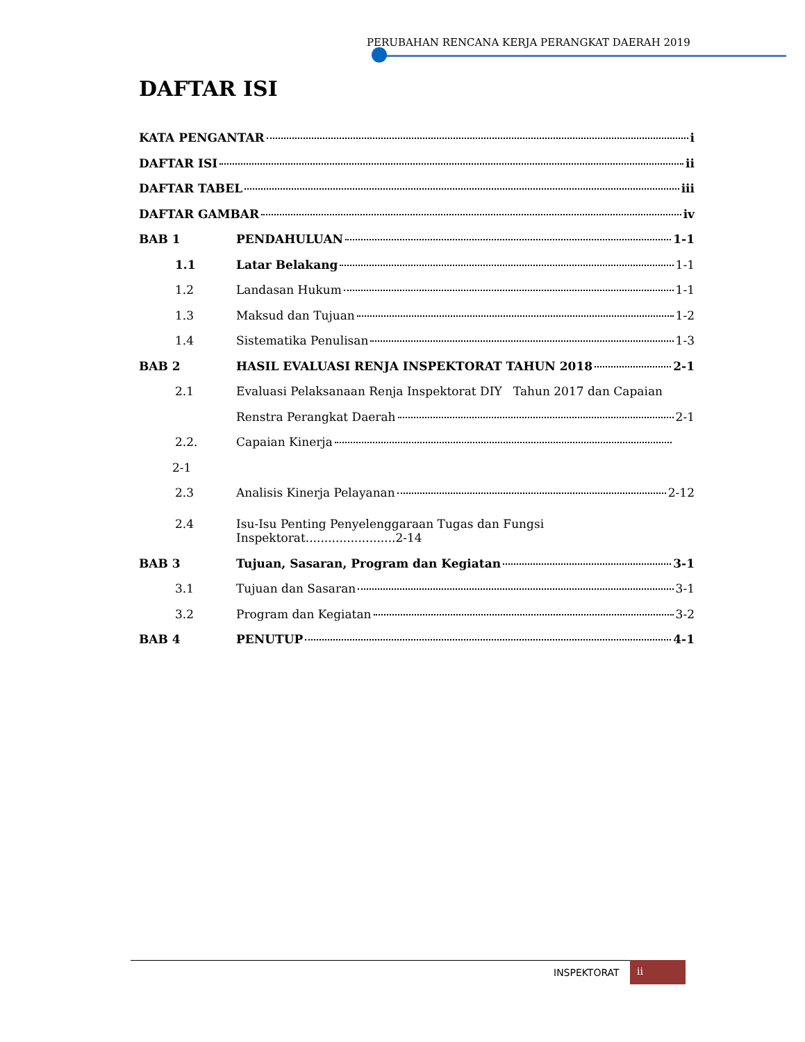PERUBAHAN RENCANA KERJA PERANGKAT DAERAH 2019
DAFTAR ISI
KATA PENGANTAR i
DAFTAR ISI ii
DAFTAR TABEL iii
DAFTAR GAMBAR iv
BAB 1 PENDAHULUAN 1-1
1.1 Latar Belakang 1-1
1.2 Landasan Hukum 1-1
1.3 Maksud dan Tujuan 1-2
1.4 Sistematika Penulisan 1-3
BAB 2 HASIL EVALUASI RENJA INSPEKTORAT TAHUN 2018 2-1
2.1 Evaluasi Pelaksanaan Renja Inspektorat DIY Tahun 2017 dan Capaian
Renstra Perangkat Daerah 2-1
2.2. Capaian Kinerja
2-1
2.3 Analisis Kinerja Pelayanan 2-12
2.4 Isu-Isu Penting Penyelenggaraan Tugas dan Fungsi
Inspektorat........................2-14
BAB 3 Tujuan, Sasaran, Program dan Kegiatan 3-1
3.1 Tujuan dan Sasaran 3-1
3.2 Program dan Kegiatan 3-2
BAB 4 PENUTUP 4-1
INSPEKTORAT
ii